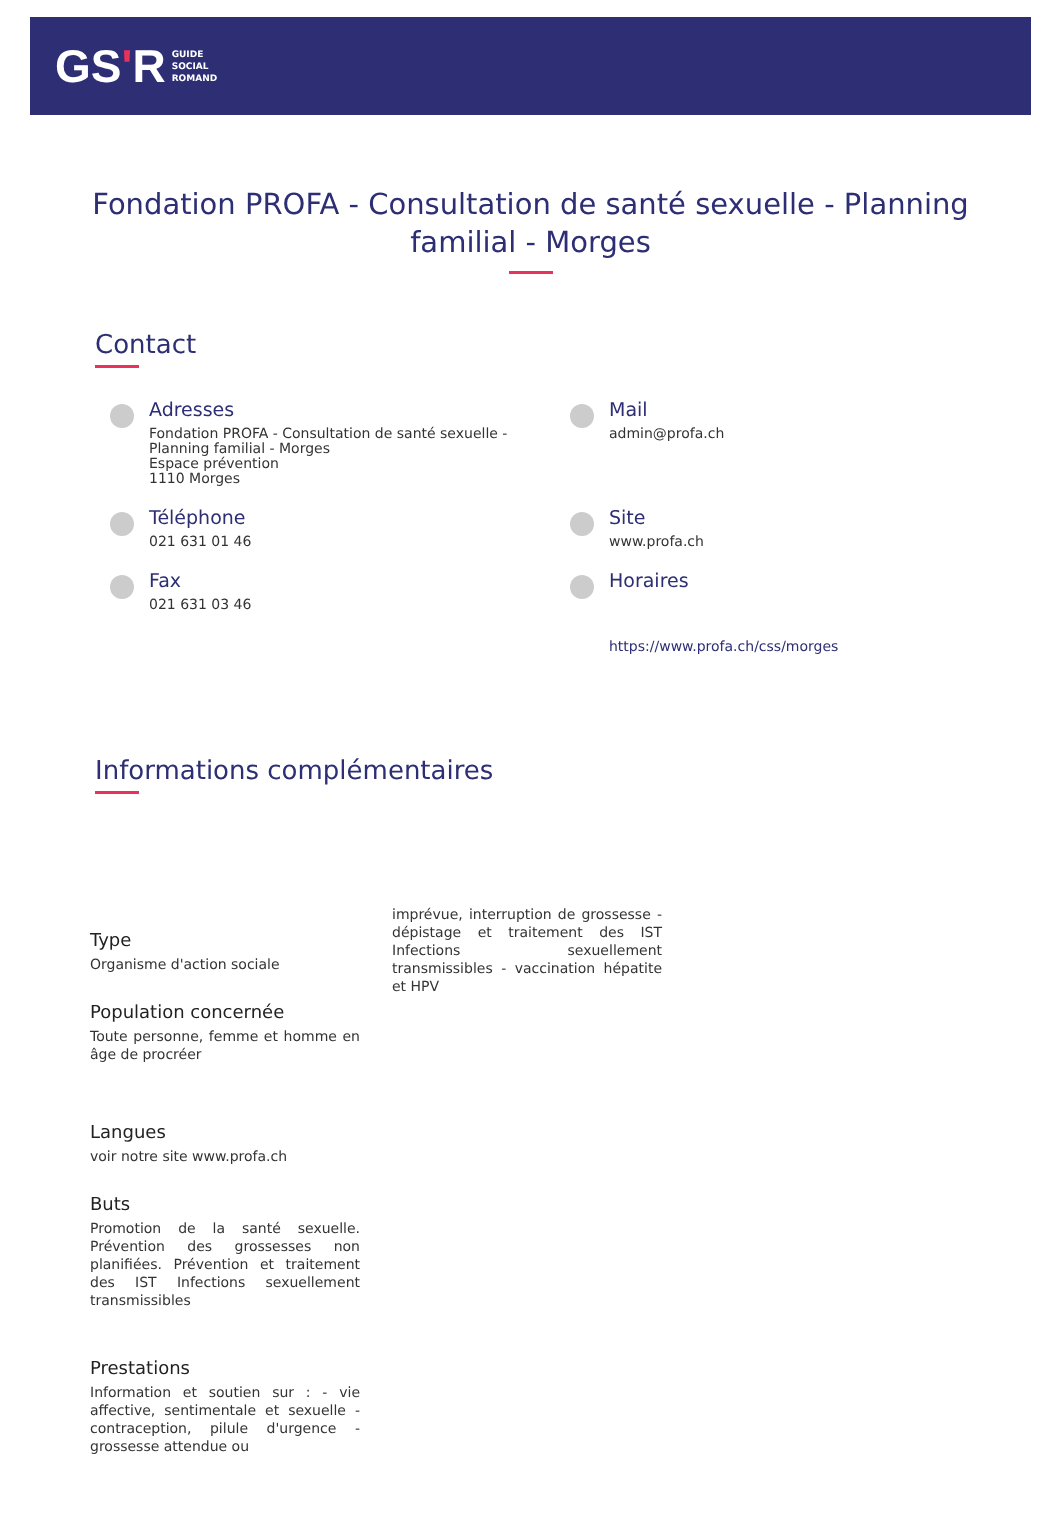GS'R
GUIDE
SOCIAL
ROMAND
Fondation PROFA - Consultation de santé sexuelle - Planning familial - Morges
Contact
Adresses
Fondation PROFA - Consultation de santé sexuelle -
Planning familial - Morges
Espace prévention
1110 Morges
Mail
admin@profa.ch
Téléphone
021 631 01 46
Site
www.profa.ch
Fax
021 631 03 46
Horaires
https://www.profa.ch/css/morges
Informations complémentaires
Type
Organisme d'action sociale
Population concernée
Toute personne, femme et homme en âge de procréer
Langues
voir notre site www.profa.ch
Buts
Promotion de la santé sexuelle. Prévention des grossesses non planifiées. Prévention et traitement des IST Infections sexuellement transmissibles
Prestations
Information et soutien sur : - vie affective, sentimentale et sexuelle - contraception, pilule d'urgence - grossesse attendue ou
imprévue, interruption de grossesse - dépistage et traitement des IST Infections sexuellement transmissibles - vaccination hépatite et HPV